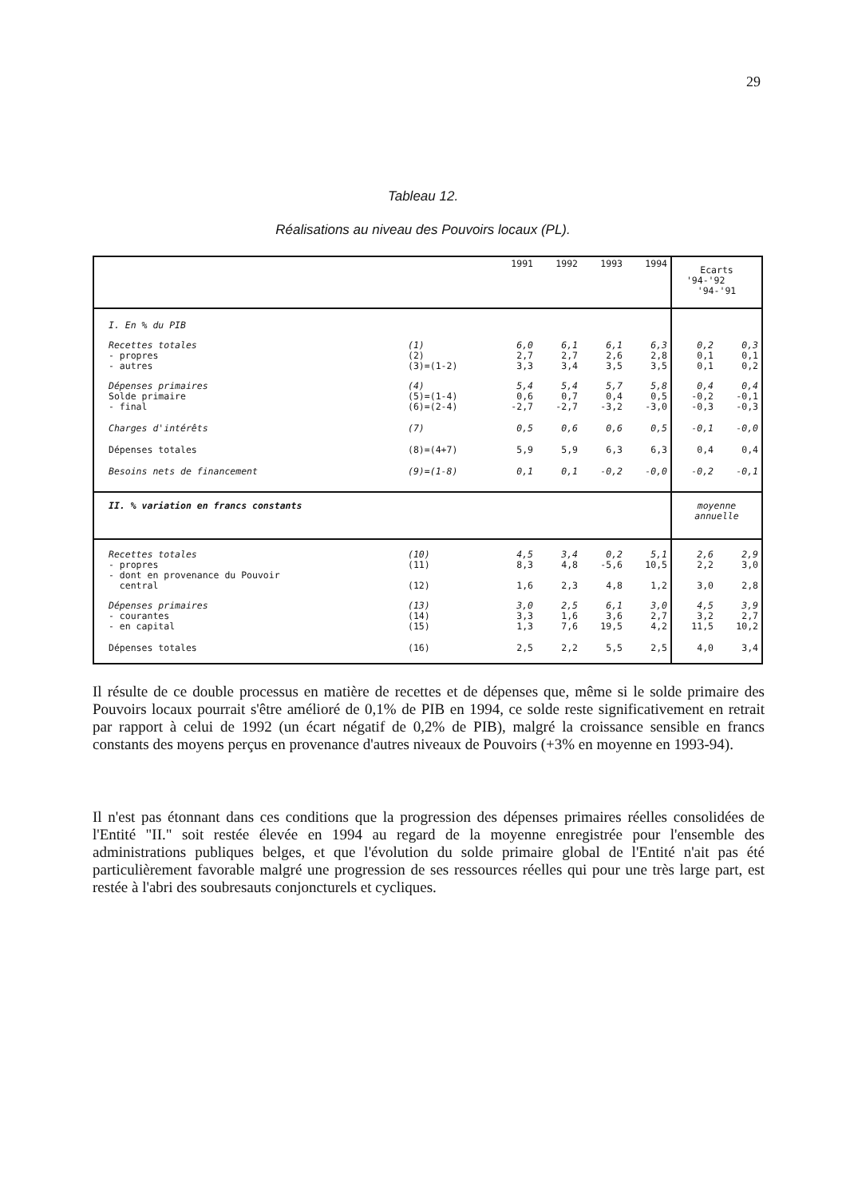29
Tableau 12.
Réalisations au niveau des Pouvoirs locaux (PL).
| | | 1991 | 1992 | 1993 | 1994 | Ecarts '94-'92 '94-'91 | |
| --- | --- | --- | --- | --- | --- | --- | --- |
| I. En % du PIB | | | | | | | |
| Recettes totales - propres - autres | (1) (2) (3)=(1-2) | 6,0 2,7 3,3 | 6,1 2,7 3,4 | 6,1 2,6 3,5 | 6,3 2,8 3,5 | 0,2 0,1 0,1 | 0,3 0,1 0,2 |
| Dépenses primaires Solde primaire - final | (4) (5)=(1-4) (6)=(2-4) | 5,4 0,6 -2,7 | 5,4 0,7 -2,7 | 5,7 0,4 -3,2 | 5,8 0,5 -3,0 | 0,4 -0,2 -0,3 | 0,4 -0,1 -0,3 |
| Charges d'intérêts | (7) | 0,5 | 0,6 | 0,6 | 0,5 | -0,1 | -0,0 |
| Dépenses totales | (8)=(4+7) | 5,9 | 5,9 | 6,3 | 6,3 | 0,4 | 0,4 |
| Besoins nets de financement | (9)=(1-8) | 0,1 | 0,1 | -0,2 | -0,0 | -0,2 | -0,1 |
| II. % variation en francs constants | | | | | | moyenne annuelle | |
| Recettes totales - propres - dont en provenance du Pouvoir central | (10) (11) (12) | 4,5 8,3 1,6 | 3,4 4,8 2,3 | 0,2 -5,6 4,8 | 5,1 10,5 1,2 | 2,6 2,2 3,0 | 2,9 3,0 2,8 |
| Dépenses primaires - courantes - en capital | (13) (14) (15) | 3,0 3,3 1,3 | 2,5 1,6 7,6 | 6,1 3,6 19,5 | 3,0 2,7 4,2 | 4,5 3,2 11,5 | 3,9 2,7 10,2 |
| Dépenses totales | (16) | 2,5 | 2,2 | 5,5 | 2,5 | 4,0 | 3,4 |
Il résulte de ce double processus en matière de recettes et de dépenses que, même si le solde primaire des Pouvoirs locaux pourrait s'être amélioré de 0,1% de PIB en 1994, ce solde reste significativement en retrait par rapport à celui de 1992 (un écart négatif de 0,2% de PIB), malgré la croissance sensible en francs constants des moyens perçus en provenance d'autres niveaux de Pouvoirs (+3% en moyenne en 1993-94).
Il n'est pas étonnant dans ces conditions que la progression des dépenses primaires réelles consolidées de l'Entité "II." soit restée élevée en 1994 au regard de la moyenne enregistrée pour l'ensemble des administrations publiques belges, et que l'évolution du solde primaire global de l'Entité n'ait pas été particulièrement favorable malgré une progression de ses ressources réelles qui pour une très large part, est restée à l'abri des soubresauts conjoncturels et cycliques.